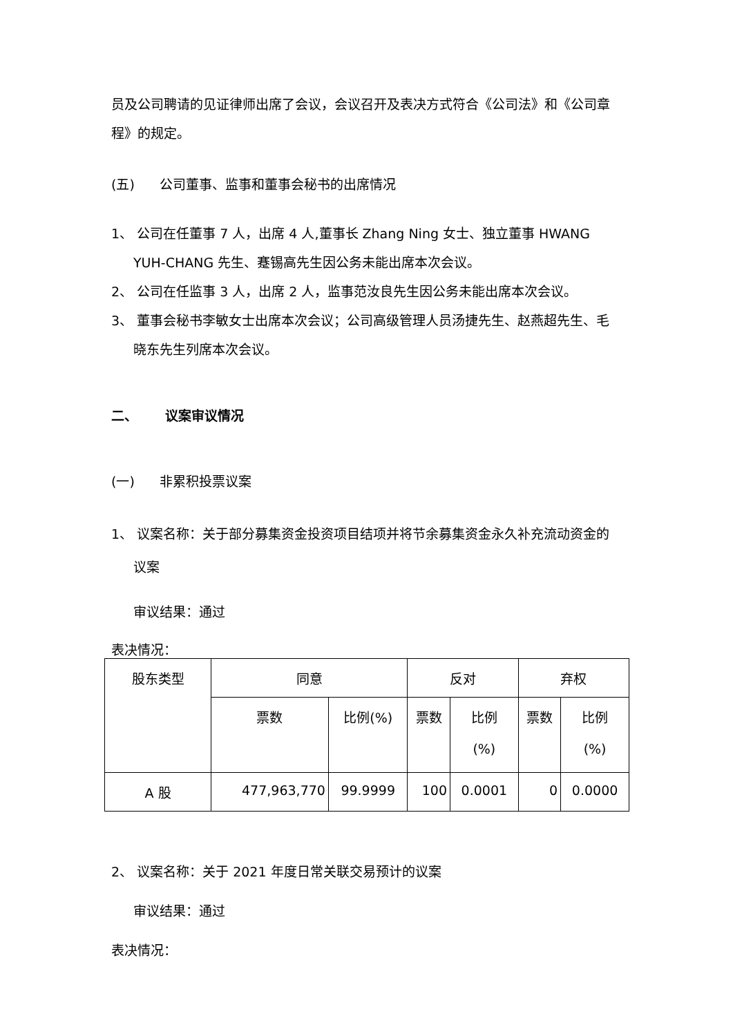员及公司聘请的见证律师出席了会议，会议召开及表决方式符合《公司法》和《公司章程》的规定。
(五) 公司董事、监事和董事会秘书的出席情况
1、 公司在任董事 7 人，出席 4 人,董事长 Zhang Ning 女士、独立董事 HWANG YUH-CHANG 先生、蹇锡高先生因公务未能出席本次会议。
2、 公司在任监事 3 人，出席 2 人，监事范汝良先生因公务未能出席本次会议。
3、 董事会秘书李敏女士出席本次会议；公司高级管理人员汤捷先生、赵燕超先生、毛晓东先生列席本次会议。
二、 议案审议情况
(一) 非累积投票议案
1、 议案名称：关于部分募集资金投资项目结项并将节余募集资金永久补充流动资金的议案
审议结果：通过
表决情况：
| 股东类型 | 同意 | | 反对 | | 弃权 | |
| --- | --- | --- | --- | --- | --- | --- |
| | 票数 | 比例(%) | 票数 | 比例 (%) | 票数 | 比例 (%) |
| A 股 | 477,963,770 | 99.9999 | 100 | 0.0001 | 0 | 0.0000 |
2、 议案名称：关于 2021 年度日常关联交易预计的议案
审议结果：通过
表决情况：